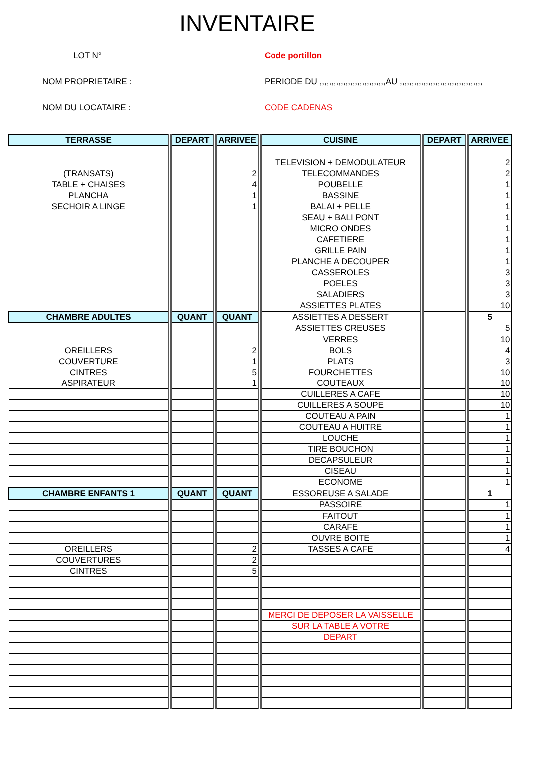INVENTAIRE
LOT N°
Code portillon
NOM PROPRIETAIRE :
PERIODE DU ,,,,,,,,,,,,,,,,,,,,,,,,,,,,AU ,,,,,,,,,,,,,,,,,,,,,,,,,,,,,,,,,,,
NOM DU LOCATAIRE :
CODE CADENAS
| TERRASSE | DEPART | ARRIVEE | CUISINE | DEPART | ARRIVEE |
| --- | --- | --- | --- | --- | --- |
| | | | TELEVISION + DEMODULATEUR | | 2 |
| (TRANSATS) | | 2 | TELECOMMANDES | | 2 |
| TABLE + CHAISES | | 4 | POUBELLE | | 1 |
| PLANCHA | | 1 | BASSINE | | 1 |
| SECHOIR A LINGE | | 1 | BALAI + PELLE | | 1 |
| | | | SEAU + BALI PONT | | 1 |
| | | | MICRO ONDES | | 1 |
| | | | CAFETIERE | | 1 |
| | | | GRILLE PAIN | | 1 |
| | | | PLANCHE A DECOUPER | | 1 |
| | | | CASSEROLES | | 3 |
| | | | POELES | | 3 |
| | | | SALADIERS | | 3 |
| | | | ASSIETTES PLATES | | 10 |
| CHAMBRE ADULTES | QUANT | QUANT | ASSIETTES A DESSERT | | 5 |
| | | | ASSIETTES CREUSES | | 5 |
| | | | VERRES | | 10 |
| OREILLERS | | 2 | BOLS | | 4 |
| COUVERTURE | | 1 | PLATS | | 3 |
| CINTRES | | 5 | FOURCHETTES | | 10 |
| ASPIRATEUR | | 1 | COUTEAUX | | 10 |
| | | | CUILLERES A CAFE | | 10 |
| | | | CUILLERES A SOUPE | | 10 |
| | | | COUTEAU A PAIN | | 1 |
| | | | COUTEAU A HUITRE | | 1 |
| | | | LOUCHE | | 1 |
| | | | TIRE BOUCHON | | 1 |
| | | | DECAPSULEUR | | 1 |
| | | | CISEAU | | 1 |
| | | | ECONOME | | 1 |
| CHAMBRE ENFANTS 1 | QUANT | QUANT | ESSOREUSE A SALADE | | 1 |
| | | | PASSOIRE | | 1 |
| | | | FAITOUT | | 1 |
| | | | CARAFE | | 1 |
| | | | OUVRE BOITE | | 1 |
| OREILLERS | | 2 | TASSES A CAFE | | 4 |
| COUVERTURES | | 2 | | | |
| CINTRES | | 5 | | | |
| | | | MERCI DE DEPOSER LA VAISSELLE | | |
| | | | SUR LA TABLE A VOTRE | | |
| | | | DEPART | | |